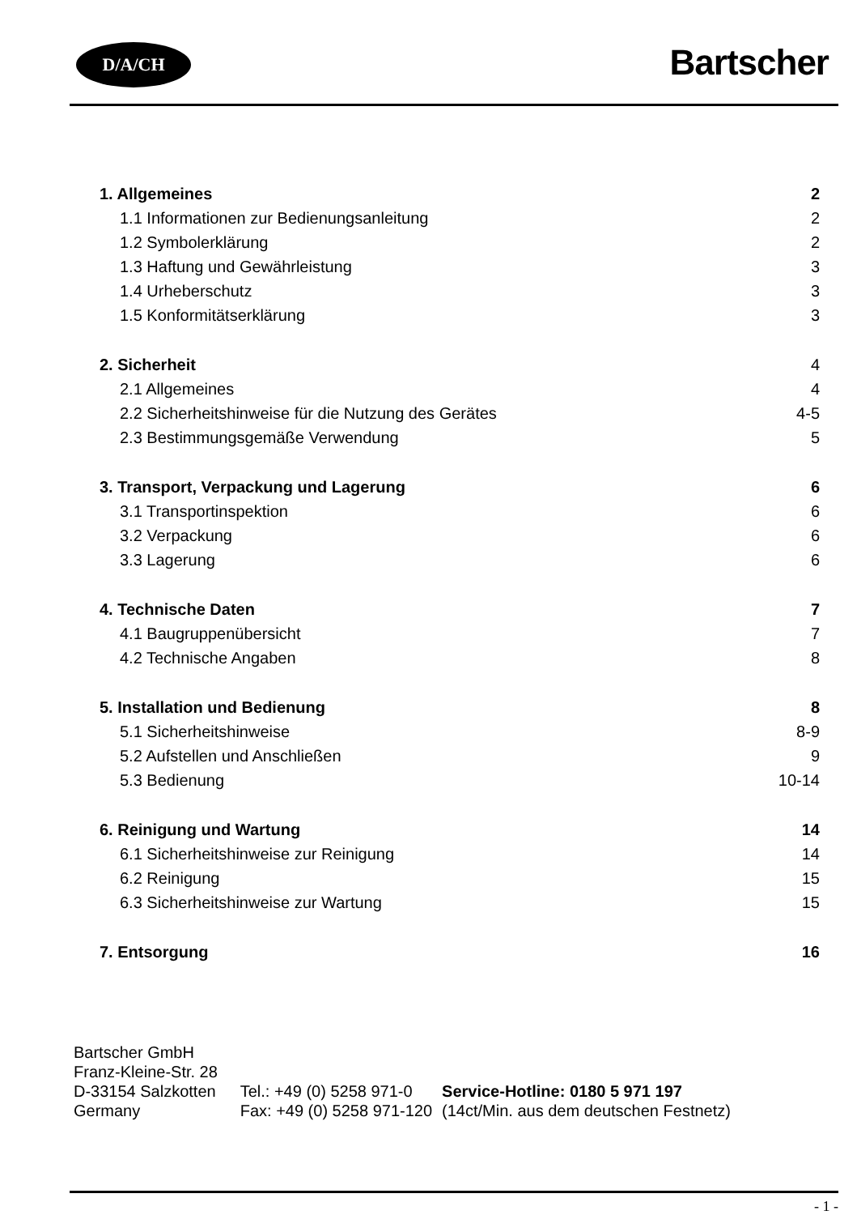D/A/CH Bartscher
1. Allgemeines 2
1.1 Informationen zur Bedienungsanleitung 2
1.2 Symbolerklärung 2
1.3 Haftung und Gewährleistung 3
1.4 Urheberschutz 3
1.5 Konformitätserklärung 3
2. Sicherheit 4
2.1 Allgemeines 4
2.2 Sicherheitshinweise für die Nutzung des Gerätes 4-5
2.3 Bestimmungsgemäße Verwendung 5
3. Transport, Verpackung und Lagerung 6
3.1 Transportinspektion 6
3.2 Verpackung 6
3.3 Lagerung 6
4. Technische Daten 7
4.1 Baugruppenübersicht 7
4.2 Technische Angaben 8
5. Installation und Bedienung 8
5.1 Sicherheitshinweise 8-9
5.2 Aufstellen und Anschließen 9
5.3 Bedienung 10-14
6. Reinigung und Wartung 14
6.1 Sicherheitshinweise zur Reinigung 14
6.2 Reinigung 15
6.3 Sicherheitshinweise zur Wartung 15
7. Entsorgung 16
| Bartscher GmbH | | |
| Franz-Kleine-Str. 28 | | |
| D-33154 Salzkotten | Tel.: +49 (0) 5258 971-0 | Service-Hotline: 0180 5 971 197 |
| Germany | Fax: +49 (0) 5258 971-120 | (14ct/Min. aus dem deutschen Festnetz) |
- 1 -